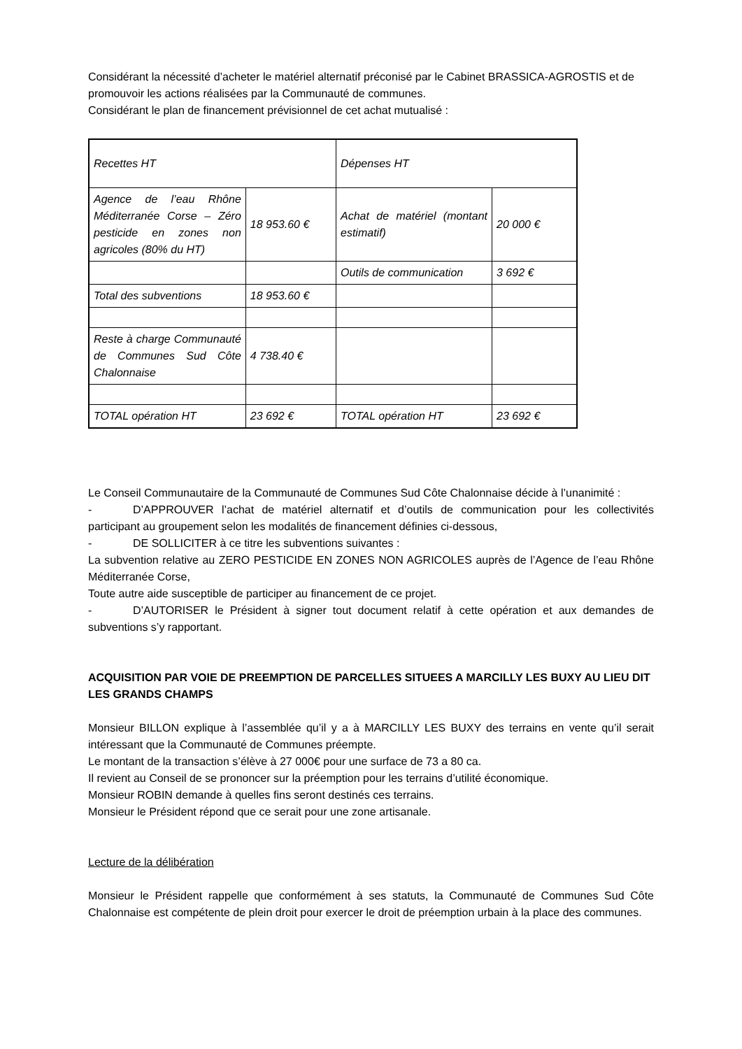Considérant la nécessité d’acheter le matériel alternatif préconisé par le Cabinet BRASSICA-AGROSTIS et de promouvoir les actions réalisées par la Communauté de communes.
Considérant le plan de financement prévisionnel de cet achat mutualisé :
| Recettes HT | | Dépenses HT | |
| Agence de l’eau Rhône Méditerranée Corse – Zéro pesticide en zones non agricoles (80% du HT) | 18 953.60 € | Achat de matériel (montant estimatif) | 20 000 € |
| | | Outils de communication | 3 692 € |
| Total des subventions | 18 953.60 € | | |
| Reste à charge Communauté de Communes Sud Côte Chalonnaise | 4 738.40 € | | |
| TOTAL opération HT | 23 692 € | TOTAL opération HT | 23 692 € |
Le Conseil Communautaire de la Communauté de Communes Sud Côte Chalonnaise décide à l’unanimité :
- D’APPROUVER l’achat de matériel alternatif et d’outils de communication pour les collectivités participant au groupement selon les modalités de financement définies ci-dessous,
- DE SOLLICITER à ce titre les subventions suivantes :
La subvention relative au ZERO PESTICIDE EN ZONES NON AGRICOLES auprès de l’Agence de l’eau Rhône Méditerranée Corse,
Toute autre aide susceptible de participer au financement de ce projet.
- D’AUTORISER le Président à signer tout document relatif à cette opération et aux demandes de subventions s’y rapportant.
ACQUISITION PAR VOIE DE PREEMPTION DE PARCELLES SITUEES A MARCILLY LES BUXY AU LIEU DIT LES GRANDS CHAMPS
Monsieur BILLON explique à l’assemblée qu’il y a à MARCILLY LES BUXY des terrains en vente qu’il serait intéressant que la Communauté de Communes préempte.
Le montant de la transaction s’élève à 27 000€ pour une surface de 73 a 80 ca.
Il revient au Conseil de se prononcer sur la préemption pour les terrains d’utilité économique.
Monsieur ROBIN demande à quelles fins seront destinés ces terrains.
Monsieur le Président répond que ce serait pour une zone artisanale.
Lecture de la délibération
Monsieur le Président rappelle que conformément à ses statuts, la Communauté de Communes Sud Côte Chalonnaise est compétente de plein droit pour exercer le droit de préemption urbain à la place des communes.